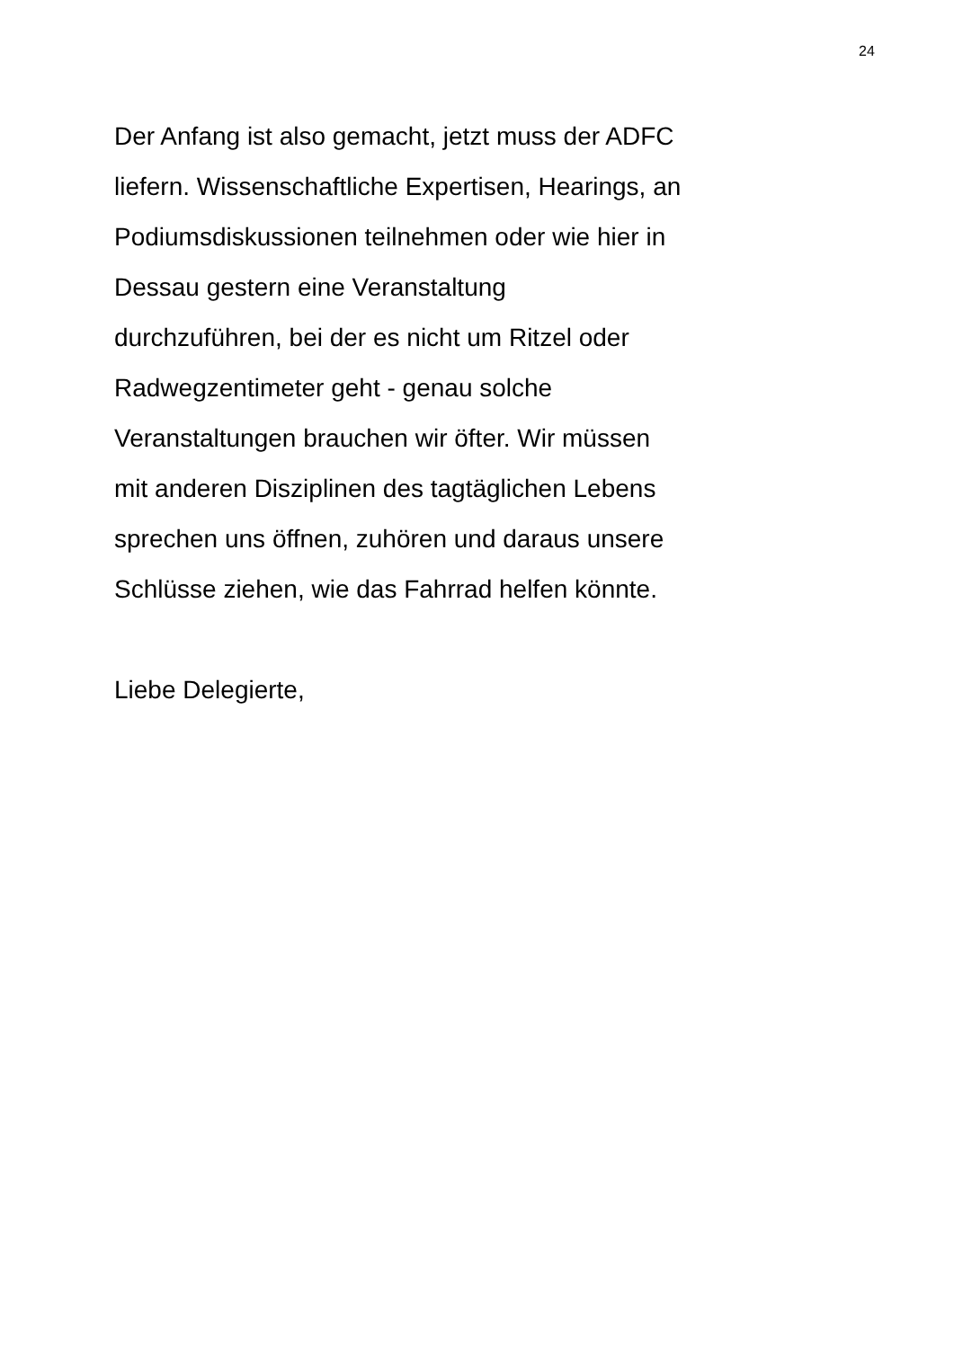24
Der Anfang ist also gemacht, jetzt muss der ADFC
liefern. Wissenschaftliche Expertisen, Hearings, an
Podiumsdiskussionen teilnehmen oder wie hier in
Dessau gestern eine Veranstaltung
durchzuführen, bei der es nicht um Ritzel oder
Radwegzentimeter geht - genau solche
Veranstaltungen brauchen wir öfter. Wir müssen
mit anderen Disziplinen des tagtäglichen Lebens
sprechen uns öffnen, zuhören und daraus unsere
Schlüsse ziehen, wie das Fahrrad helfen könnte.
Liebe Delegierte,